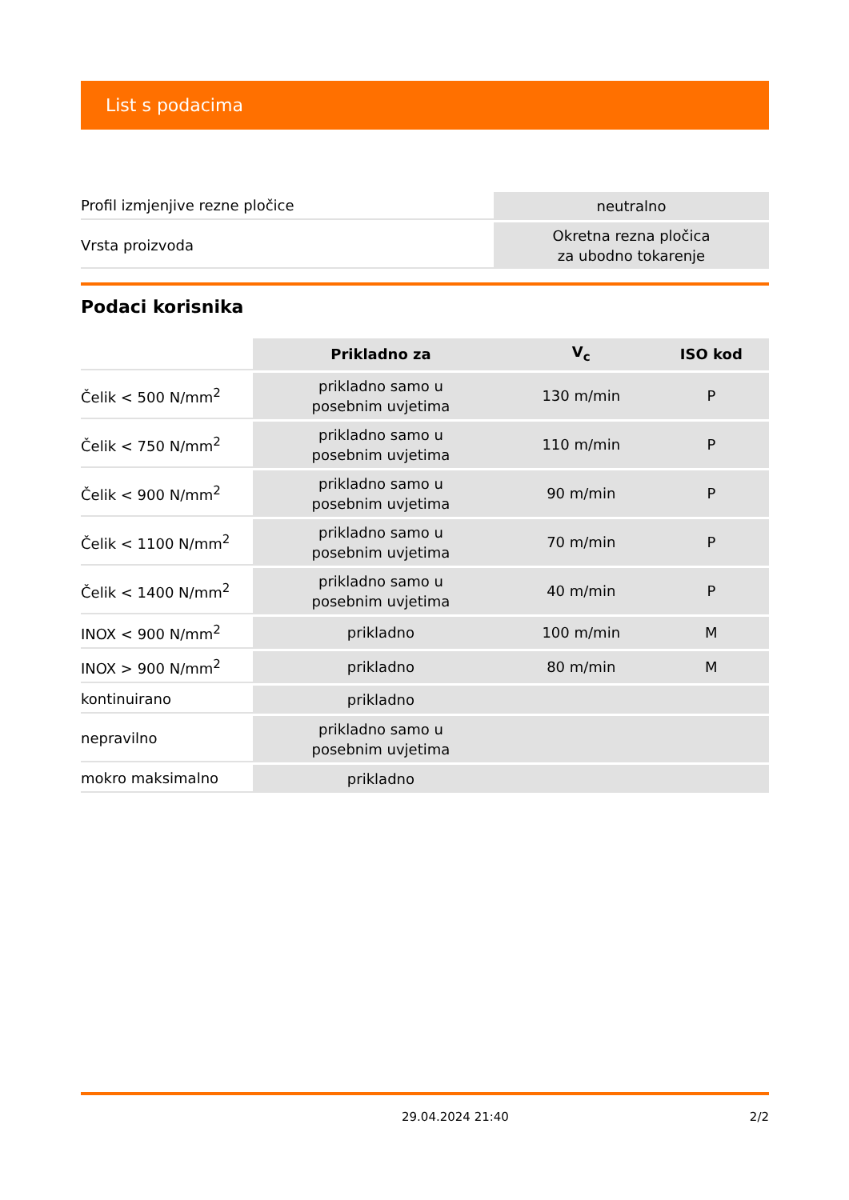List s podacima
| Profil izmjenjive rezne pločice | neutralno |
| Vrsta proizvoda | Okretna rezna pločica za ubodno tokarenje |
Podaci korisnika
| | Prikladno za | V<sub>c</sub> | ISO kod |
| --- | --- | --- | --- |
| Čelik < 500 N/mm<sup>2</sup> | prikladno samo u posebnim uvjetima | 130 m/min | P |
| Čelik < 750 N/mm<sup>2</sup> | prikladno samo u posebnim uvjetima | 110 m/min | P |
| Čelik < 900 N/mm<sup>2</sup> | prikladno samo u posebnim uvjetima | 90 m/min | P |
| Čelik < 1100 N/mm<sup>2</sup> | prikladno samo u posebnim uvjetima | 70 m/min | P |
| Čelik < 1400 N/mm<sup>2</sup> | prikladno samo u posebnim uvjetima | 40 m/min | P |
| INOX < 900 N/mm<sup>2</sup> | prikladno | 100 m/min | M |
| INOX > 900 N/mm<sup>2</sup> | prikladno | 80 m/min | M |
| kontinuirano | prikladno | | |
| nepravilno | prikladno samo u posebnim uvjetima | | |
| mokro maksimalno | prikladno | | |
29.04.2024 21:40 2/2